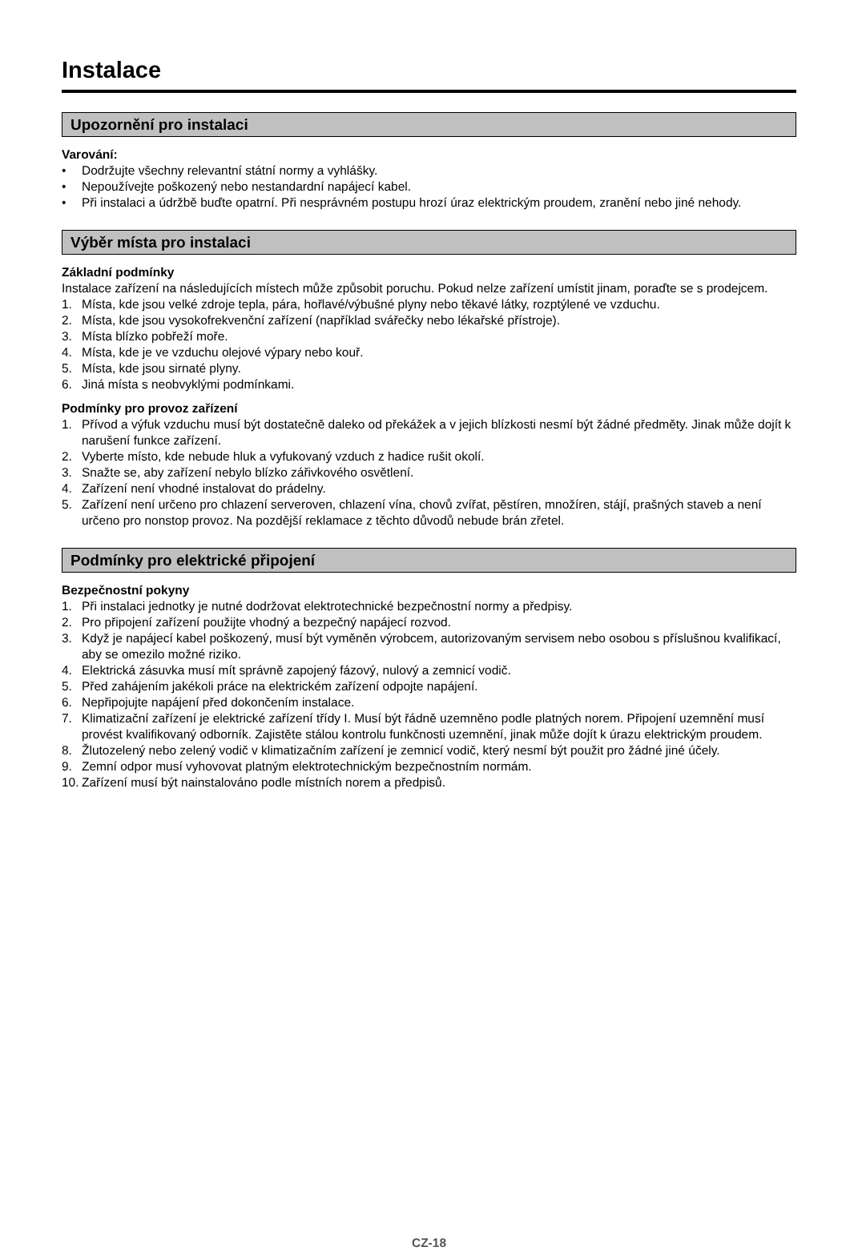Instalace
Upozornění pro instalaci
Varování:
• Dodržujte všechny relevantní státní normy a vyhlášky.
• Nepoužívejte poškozený nebo nestandardní napájecí kabel.
• Při instalaci a údržbě buďte opatrní. Při nesprávném postupu hrozí úraz elektrickým proudem, zranění nebo jiné nehody.
Výběr místa pro instalaci
Základní podmínky
Instalace zařízení na následujících místech může způsobit poruchu. Pokud nelze zařízení umístit jinam, poraďte se s prodejcem.
1. Místa, kde jsou velké zdroje tepla, pára, hořlavé/výbušné plyny nebo těkavé látky, rozptýlené ve vzduchu.
2. Místa, kde jsou vysokofrekvenční zařízení (například svářečky nebo lékařské přístroje).
3. Místa blízko pobřeží moře.
4. Místa, kde je ve vzduchu olejové výpary nebo kouř.
5. Místa, kde jsou sirnaté plyny.
6. Jiná místa s neobvyklými podmínkami.
Podmínky pro provoz zařízení
1. Přívod a výfuk vzduchu musí být dostatečně daleko od překážek a v jejich blízkosti nesmí být žádné předměty. Jinak může dojít k narušení funkce zařízení.
2. Vyberte místo, kde nebude hluk a vyfukovaný vzduch z hadice rušit okolí.
3. Snažte se, aby zařízení nebylo blízko zářivkového osvětlení.
4. Zařízení není vhodné instalovat do prádelny.
5. Zařízení není určeno pro chlazení serveroven, chlazení vína, chovů zvířat, pěstíren, množíren, stájí, prašných staveb a není určeno pro nonstop provoz. Na pozdější reklamace z těchto důvodů nebude brán zřetel.
Podmínky pro elektrické připojení
Bezpečnostní pokyny
1. Při instalaci jednotky je nutné dodržovat elektrotechnické bezpečnostní normy a předpisy.
2. Pro připojení zařízení použijte vhodný a bezpečný napájecí rozvod.
3. Když je napájecí kabel poškozený, musí být vyměněn výrobcem, autorizovaným servisem nebo osobou s příslušnou kvalifikací, aby se omezilo možné riziko.
4. Elektrická zásuvka musí mít správně zapojený fázový, nulový a zemnicí vodič.
5. Před zahájením jakékoli práce na elektrickém zařízení odpojte napájení.
6. Nepřipojujte napájení před dokončením instalace.
7. Klimatizační zařízení je elektrické zařízení třídy I. Musí být řádně uzemněno podle platných norem. Připojení uzemnění musí provést kvalifikovaný odborník. Zajistěte stálou kontrolu funkčnosti uzemnění, jinak může dojít k úrazu elektrickým proudem.
8. Žlutozelený nebo zelený vodič v klimatizačním zařízení je zemnicí vodič, který nesmí být použit pro žádné jiné účely.
9. Zemní odpor musí vyhovovat platným elektrotechnickým bezpečnostním normám.
10. Zařízení musí být nainstalováno podle místních norem a předpisů.
CZ-18